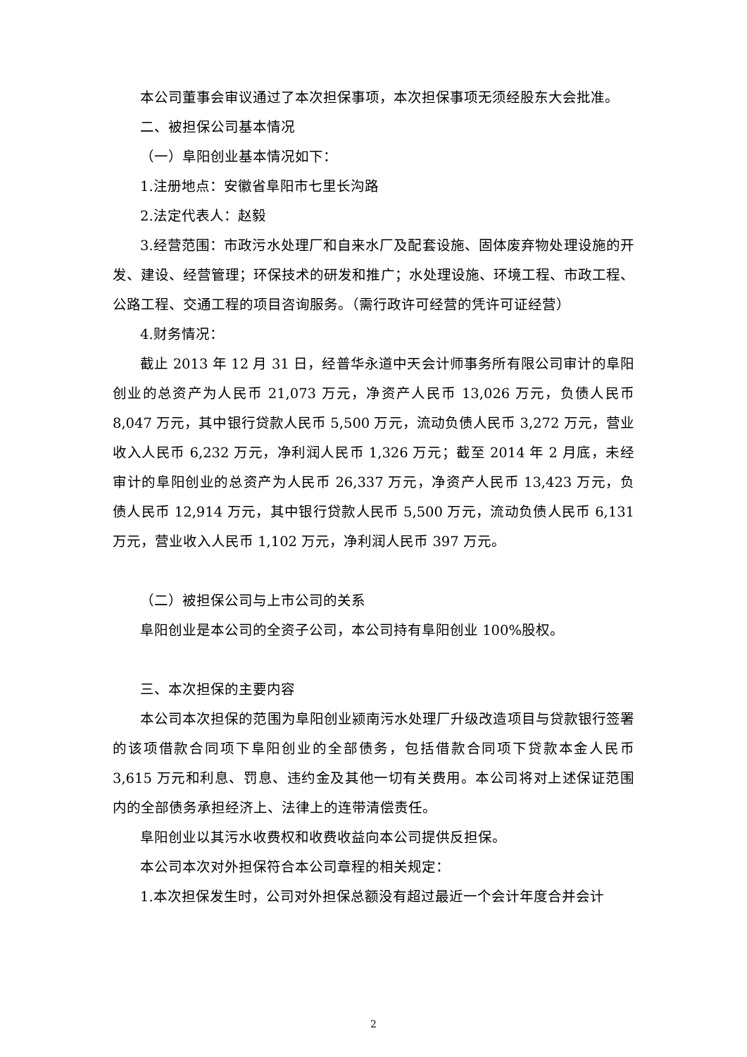本公司董事会审议通过了本次担保事项，本次担保事项无须经股东大会批准。
二、被担保公司基本情况
（一）阜阳创业基本情况如下：
1.注册地点：安徽省阜阳市七里长沟路
2.法定代表人：赵毅
3.经营范围：市政污水处理厂和自来水厂及配套设施、固体废弃物处理设施的开发、建设、经营管理；环保技术的研发和推广；水处理设施、环境工程、市政工程、公路工程、交通工程的项目咨询服务。（需行政许可经营的凭许可证经营）
4.财务情况：
截止 2013 年 12 月 31 日，经普华永道中天会计师事务所有限公司审计的阜阳创业的总资产为人民币 21,073 万元，净资产人民币 13,026 万元，负债人民币 8,047 万元，其中银行贷款人民币 5,500 万元，流动负债人民币 3,272 万元，营业收入人民币 6,232 万元，净利润人民币 1,326 万元；截至 2014 年 2 月底，未经审计的阜阳创业的总资产为人民币 26,337 万元，净资产人民币 13,423 万元，负债人民币 12,914 万元，其中银行贷款人民币 5,500 万元，流动负债人民币 6,131 万元，营业收入人民币 1,102 万元，净利润人民币 397 万元。
（二）被担保公司与上市公司的关系
阜阳创业是本公司的全资子公司，本公司持有阜阳创业 100%股权。
三、本次担保的主要内容
本公司本次担保的范围为阜阳创业颍南污水处理厂升级改造项目与贷款银行签署的该项借款合同项下阜阳创业的全部债务，包括借款合同项下贷款本金人民币 3,615 万元和利息、罚息、违约金及其他一切有关费用。本公司将对上述保证范围内的全部债务承担经济上、法律上的连带清偿责任。
阜阳创业以其污水收费权和收费收益向本公司提供反担保。
本公司本次对外担保符合本公司章程的相关规定：
1.本次担保发生时，公司对外担保总额没有超过最近一个会计年度合并会计
2